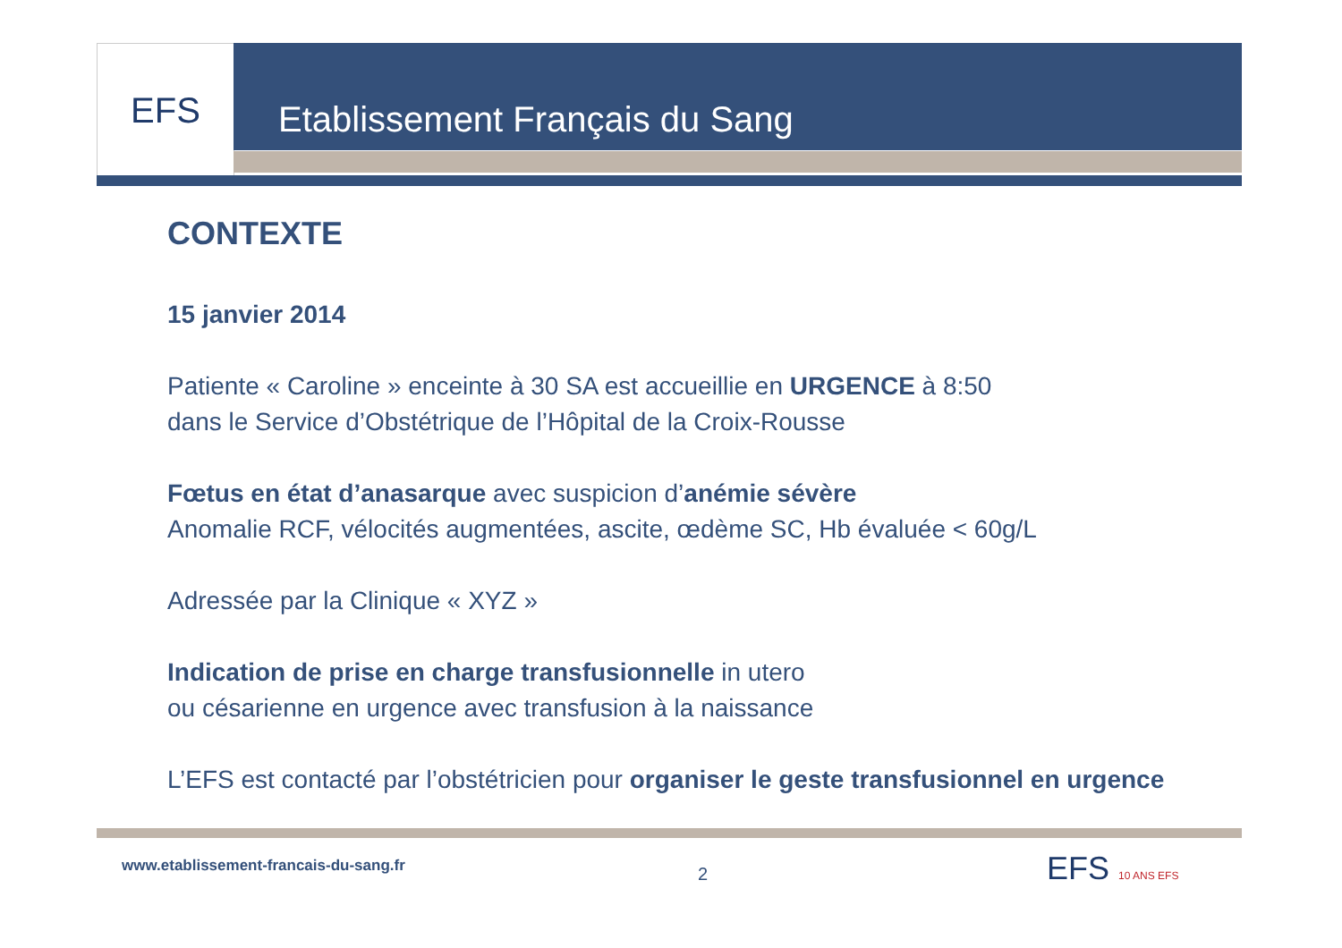EFS Etablissement Français du Sang
CONTEXTE
15 janvier 2014
Patiente « Caroline » enceinte à 30 SA est accueillie en URGENCE à 8:50
dans le Service d’Obstétrique de l’Hôpital de la Croix-Rousse
Fœtus en état d’anasarque avec suspicion d’anémie sévère
Anomalie RCF, vélocités augmentées, ascite, œdème SC, Hb évaluée < 60g/L
Adressée par la Clinique « XYZ »
Indication de prise en charge transfusionnelle in utero
ou césarienne en urgence avec transfusion à la naissance
L’EFS est contacté par l’obstétricien pour organiser le geste transfusionnel en urgence
www.etablissement-francais-du-sang.fr
2 EFS 10 ANS EFS